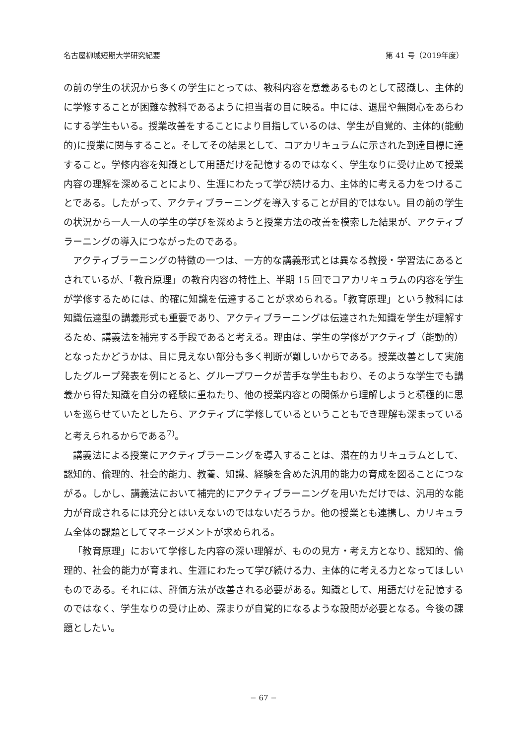名古屋柳城短期大学研究紀要 第 41 号（2019年度）
の前の学生の状況から多くの学生にとっては、教科内容を意義あるものとして認識し、主体的に学修することが困難な教科であるように担当者の目に映る。中には、退屈や無関心をあらわにする学生もいる。授業改善をすることにより目指しているのは、学生が自覚的、主体的(能動的)に授業に関与すること。そしてその結果として、コアカリキュラムに示された到達目標に達すること。学修内容を知識として用語だけを記憶するのではなく、学生なりに受け止めて授業内容の理解を深めることにより、生涯にわたって学び続ける力、主体的に考える力をつけることである。したがって、アクティブラーニングを導入することが目的ではない。目の前の学生の状況から一人一人の学生の学びを深めようと授業方法の改善を模索した結果が、アクティブラーニングの導入につながったのである。
アクティブラーニングの特徴の一つは、一方的な講義形式とは異なる教授・学習法にあるとされているが、「教育原理」の教育内容の特性上、半期 15 回でコアカリキュラムの内容を学生が学修するためには、的確に知識を伝達することが求められる。「教育原理」という教科には知識伝達型の講義形式も重要であり、アクティブラーニングは伝達された知識を学生が理解するため、講義法を補完する手段であると考える。理由は、学生の学修がアクティブ（能動的）となったかどうかは、目に見えない部分も多く判断が難しいからである。授業改善として実施したグループ発表を例にとると、グループワークが苦手な学生もおり、そのような学生でも講義から得た知識を自分の経験に重ねたり、他の授業内容との関係から理解しようと積極的に思いを巡らせていたとしたら、アクティブに学修しているということもでき理解も深まっていると考えられるからである<sup>7)</sup>。
講義法による授業にアクティブラーニングを導入することは、潜在的カリキュラムとして、認知的、倫理的、社会的能力、教養、知識、経験を含めた汎用的能力の育成を図ることにつながる。しかし、講義法において補完的にアクティブラーニングを用いただけでは、汎用的な能力が育成されるには充分とはいえないのではないだろうか。他の授業とも連携し、カリキュラム全体の課題としてマネージメントが求められる。
「教育原理」において学修した内容の深い理解が、ものの見方・考え方となり、認知的、倫理的、社会的能力が育まれ、生涯にわたって学び続ける力、主体的に考える力となってほしいものである。それには、評価方法が改善される必要がある。知識として、用語だけを記憶するのではなく、学生なりの受け止め、深まりが自覚的になるような設問が必要となる。今後の課題としたい。
− 67 −